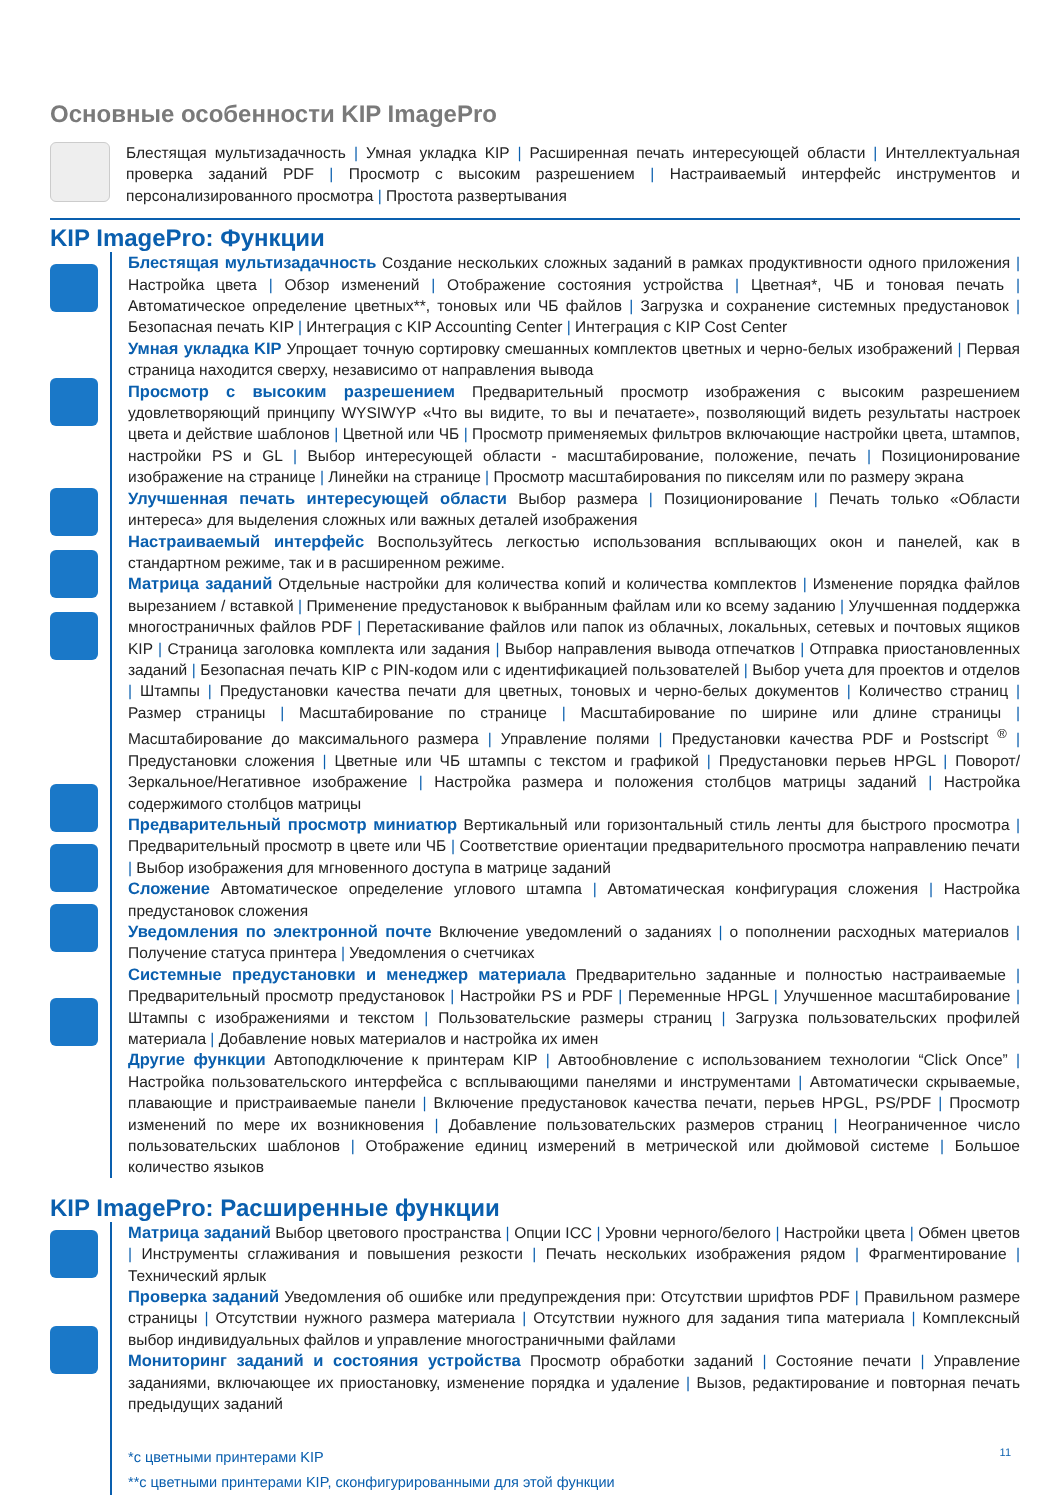Основные особенности KIP ImagePro
Блестящая мультизадачность | Умная укладка KIP | Расширенная печать интересующей области | Интеллектуальная проверка заданий PDF | Просмотр с высоким разрешением | Настраиваемый интерфейс инструментов и персонализированного просмотра | Простота развертывания
KIP ImagePro: Функции
Блестящая мультизадачность Создание нескольких сложных заданий в рамках продуктивности одного приложения | Настройка цвета | Обзор изменений | Отображение состояния устройства | Цветная*, ЧБ и тоновая печать | Автоматическое определение цветных**, тоновых или ЧБ файлов | Загрузка и сохранение системных предустановок | Безопасная печать KIP | Интеграция с KIP Accounting Center | Интеграция с KIP Cost Center
Умная укладка KIP Упрощает точную сортировку смешанных комплектов цветных и черно-белых изображений | Первая страница находится сверху, независимо от направления вывода
Просмотр с высоким разрешением Предварительный просмотр изображения с высоким разрешением удовлетворяющий принципу WYSIWYP «Что вы видите, то вы и печатаете», позволяющий видеть результаты настроек цвета и действие шаблонов | Цветной или ЧБ | Просмотр применяемых фильтров включающие настройки цвета, штампов, настройки PS и GL | Выбор интересующей области - масштабирование, положение, печать | Позиционирование изображение на странице | Линейки на странице | Просмотр масштабирования по пикселям или по размеру экрана
Улучшенная печать интересующей области Выбор размера | Позиционирование | Печать только «Области интереса» для выделения сложных или важных деталей изображения
Настраиваемый интерфейс Воспользуйтесь легкостью использования всплывающих окон и панелей, как в стандартном режиме, так и в расширенном режиме.
Матрица заданий Отдельные настройки для количества копий и количества комплектов | Изменение порядка файлов вырезанием / вставкой | Применение предустановок к выбранным файлам или ко всему заданию | Улучшенная поддержка многостраничных файлов PDF | Перетаскивание файлов или папок из облачных, локальных, сетевых и почтовых ящиков KIP | Страница заголовка комплекта или задания | Выбор направления вывода отпечатков | Отправка приостановленных заданий | Безопасная печать KIP с PIN-кодом или с идентификацией пользователей | Выбор учета для проектов и отделов | Штампы | Предустановки качества печати для цветных, тоновых и черно-белых документов | Количество страниц | Размер страницы | Масштабирование по странице | Масштабирование по ширине или длине страницы | Масштабирование до максимального размера | Управление полями | Предустановки качества PDF и Postscript <sup>®</sup> | Предустановки сложения | Цветные или ЧБ штампы с текстом и графикой | Предустановки перьев HPGL | Поворот/Зеркальное/Негативное изображение | Настройка размера и положения столбцов матрицы заданий | Настройка содержимого столбцов матрицы
Предварительный просмотр миниатюр Вертикальный или горизонтальный стиль ленты для быстрого просмотра | Предварительный просмотр в цвете или ЧБ | Соответствие ориентации предварительного просмотра направлению печати | Выбор изображения для мгновенного доступа в матрице заданий
Сложение Автоматическое определение углового штампа | Автоматическая конфигурация сложения | Настройка предустановок сложения
Уведомления по электронной почте Включение уведомлений о заданиях | о пополнении расходных материалов | Получение статуса принтера | Уведомления о счетчиках
Системные предустановки и менеджер материала Предварительно заданные и полностью настраиваемые | Предварительный просмотр предустановок | Настройки PS и PDF | Переменные HPGL | Улучшенное масштабирование | Штампы с изображениями и текстом | Пользовательские размеры страниц | Загрузка пользовательских профилей материала | Добавление новых материалов и настройка их имен
Другие функции Автоподключение к принтерам KIP | Автообновление с использованием технологии “Click Once” | Настройка пользовательского интерфейса с всплывающими панелями и инструментами | Автоматически скрываемые, плавающие и пристраиваемые панели | Включение предустановок качества печати, перьев HPGL, PS/PDF | Просмотр изменений по мере их возникновения | Добавление пользовательских размеров страниц | Неограниченное число пользовательских шаблонов | Отображение единиц измерений в метрической или дюймовой системе | Большое количество языков
KIP ImagePro: Расширенные функции
Матрица заданий Выбор цветового пространства | Опции ICC | Уровни черного/белого | Настройки цвета | Обмен цветов | Инструменты сглаживания и повышения резкости | Печать нескольких изображения рядом | Фрагментирование | Технический ярлык
Проверка заданий Уведомления об ошибке или предупреждения при: Отсутствии шрифтов PDF | Правильном размере страницы | Отсутствии нужного размера материала | Отсутствии нужного для задания типа материала | Комплексный выбор индивидуальных файлов и управление многостраничными файлами
Мониторинг заданий и состояния устройства Просмотр обработки заданий | Состояние печати | Управление заданиями, включающее их приостановку, изменение порядка и удаление | Вызов, редактирование и повторная печать предыдущих заданий
*с цветными принтерами KIP
**с цветными принтерами KIP, сконфигурированными для этой функции
11